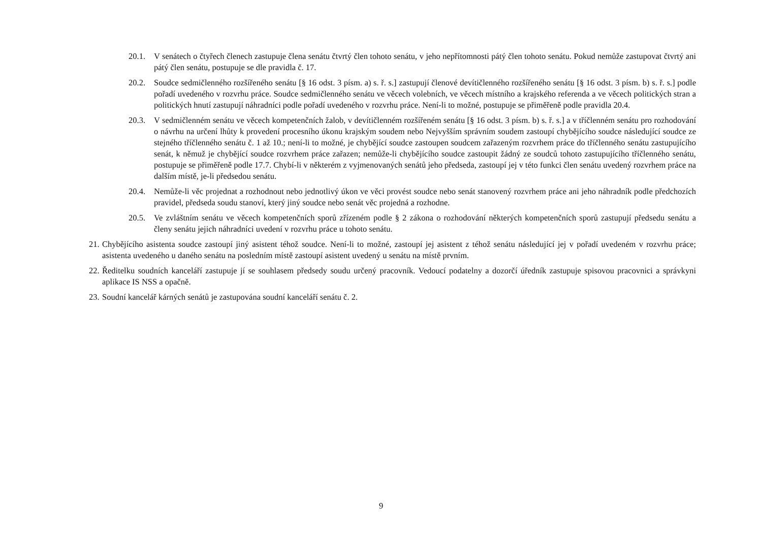20.1. V senátech o čtyřech členech zastupuje člena senátu čtvrtý člen tohoto senátu, v jeho nepřítomnosti pátý člen tohoto senátu. Pokud nemůže zastupovat čtvrtý ani pátý člen senátu, postupuje se dle pravidla č. 17.
20.2. Soudce sedmičlenného rozšířeného senátu [§ 16 odst. 3 písm. a) s. ř. s.] zastupují členové devítičlenného rozšířeného senátu [§ 16 odst. 3 písm. b) s. ř. s.] podle pořadí uvedeného v rozvrhu práce. Soudce sedmičlenného senátu ve věcech volebních, ve věcech místního a krajského referenda a ve věcech politických stran a politických hnutí zastupují náhradníci podle pořadí uvedeného v rozvrhu práce. Není-li to možné, postupuje se přiměřeně podle pravidla 20.4.
20.3. V sedmičlenném senátu ve věcech kompetenčních žalob, v devítičlenném rozšířeném senátu [§ 16 odst. 3 písm. b) s. ř. s.] a v tříčlenném senátu pro rozhodování o návrhu na určení lhůty k provedení procesního úkonu krajským soudem nebo Nejvyšším správním soudem zastoupí chybějícího soudce následující soudce ze stejného tříčlenného senátu č. 1 až 10.; není-li to možné, je chybějící soudce zastoupen soudcem zařazeným rozvrhem práce do tříčlenného senátu zastupujícího senát, k němuž je chybějící soudce rozvrhem práce zařazen; nemůže-li chybějícího soudce zastoupit žádný ze soudců tohoto zastupujícího tříčlenného senátu, postupuje se přiměřeně podle 17.7. Chybí-li v některém z vyjmenovaných senátů jeho předseda, zastoupí jej v této funkci člen senátu uvedený rozvrhem práce na dalším místě, je-li předsedou senátu.
20.4. Nemůže-li věc projednat a rozhodnout nebo jednotlivý úkon ve věci provést soudce nebo senát stanovený rozvrhem práce ani jeho náhradník podle předchozích pravidel, předseda soudu stanoví, který jiný soudce nebo senát věc projedná a rozhodne.
20.5. Ve zvláštním senátu ve věcech kompetenčních sporů zřízeném podle § 2 zákona o rozhodování některých kompetenčních sporů zastupují předsedu senátu a členy senátu jejich náhradníci uvedení v rozvrhu práce u tohoto senátu.
21. Chybějícího asistenta soudce zastoupí jiný asistent téhož soudce. Není-li to možné, zastoupí jej asistent z téhož senátu následující jej v pořadí uvedeném v rozvrhu práce; asistenta uvedeného u daného senátu na posledním místě zastoupí asistent uvedený u senátu na místě prvním.
22. Ředitelku soudních kanceláří zastupuje jí se souhlasem předsedy soudu určený pracovník. Vedoucí podatelny a dozorčí úředník zastupuje spisovou pracovnici a správkyni aplikace IS NSS a opačně.
23. Soudní kancelář kárných senátů je zastupována soudní kanceláří senátu č. 2.
9